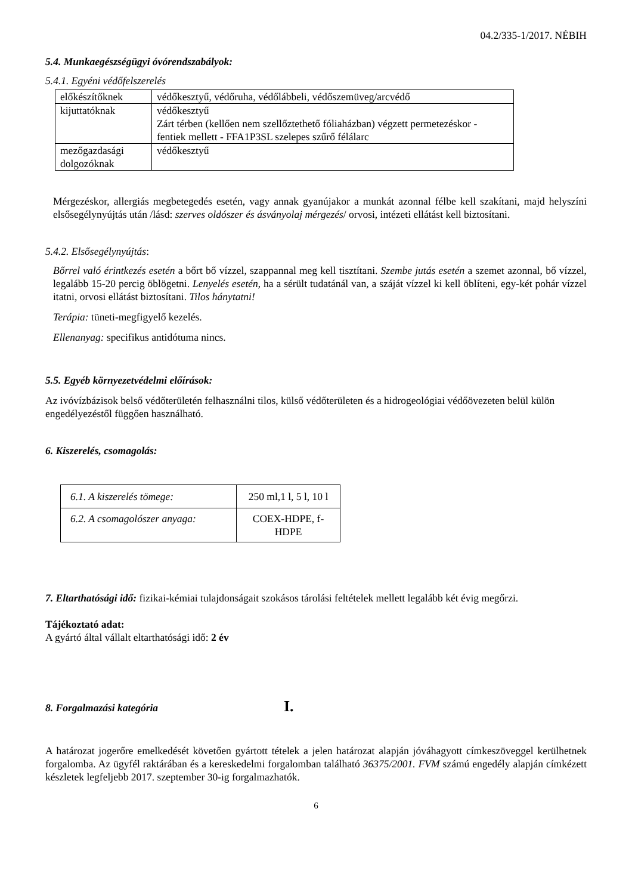04.2/335-1/2017. NÉBIH
5.4. Munkaegészségügyi óvórendszabályok:
5.4.1. Egyéni védőfelszerelés
| előkészítőknek | védőkesztyű, védőruha, védőlábbeli, védőszemüveg/arcvédő |
| kijuttatóknak | védőkesztyű Zárt térben (kellően nem szellőztethető fóliaházban) végzett permetezéskor - fentiek mellett - FFA1P3SL szelepes szűrő félálarc |
| mezőgazdasági dolgozóknak | védőkesztyű |
Mérgezéskor, allergiás megbetegedés esetén, vagy annak gyanújakor a munkát azonnal félbe kell szakítani, majd helyszíni elsősegélynyújtás után /lásd: szerves oldószer és ásványolaj mérgezés/ orvosi, intézeti ellátást kell biztosítani.
5.4.2. Elsősegélynyújtás:
Bőrrel való érintkezés esetén a bőrt bő vízzel, szappannal meg kell tisztítani. Szembe jutás esetén a szemet azonnal, bő vízzel, legalább 15-20 percig öblögetni. Lenyelés esetén, ha a sérült tudatánál van, a száját vízzel ki kell öblíteni, egy-két pohár vízzel itatni, orvosi ellátást biztosítani. Tilos hánytatni!
Terápia: tüneti-megfigyelő kezelés.
Ellenanyag: specifikus antidótuma nincs.
5.5. Egyéb környezetvédelmi előírások:
Az ivóvízbázisok belső védőterületén felhasználni tilos, külső védőterületen és a hidrogeológiai védőövezeten belül külön engedélyezéstől függően használható.
6. Kiszerelés, csomagolás:
| 6.1. A kiszerelés tömege: | 250 ml,1 l, 5 l, 10 l |
| 6.2. A csomagolószer anyaga: | COEX-HDPE, f-HDPE |
7. Eltarthatósági idő: fizikai-kémiai tulajdonságait szokásos tárolási feltételek mellett legalább két évig megőrzi.
Tájékoztató adat:
A gyártó által vállalt eltarthatósági idő: 2 év
8. Forgalmazási kategória
I.
A határozat jogerőre emelkedését követően gyártott tételek a jelen határozat alapján jóváhagyott címkeszöveggel kerülhetnek forgalomba. Az ügyfél raktárában és a kereskedelmi forgalomban található 36375/2001. FVM számú engedély alapján címkézett készletek legfeljebb 2017. szeptember 30-ig forgalmazhatók.
6